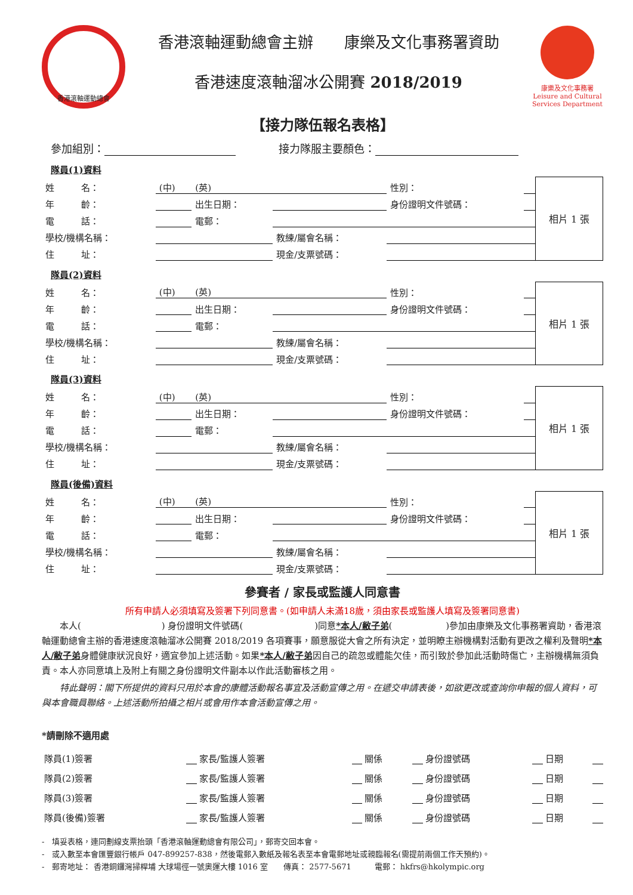香港滾軸運動總會
香港滾軸運動總會主辦　　康樂及文化事務署資助
香港速度滾軸溜冰公開賽 2018/2019
康樂及文化事務署
Leisure and Cultural Services Department
【接力隊伍報名表格】
參加組別： 　　　　接力隊服主要顏色：
隊員(1)資料
| 姓 名： | (中) | (英) | | 性別： | | 相片 1 張 |
| 年 齡： | | 出生日期： | | 身份證明文件號碼： | | |
| 電 話： | | 電郵： | | | | |
| 學校/機構名稱： | | | 教練/屬會名稱： | | | |
| 住 址： | | | 現金/支票號碼： | | | |
隊員(2)資料
| 姓 名： | (中) | (英) | | 性別： | | 相片 1 張 |
| 年 齡： | | 出生日期： | | 身份證明文件號碼： | | |
| 電 話： | | 電郵： | | | | |
| 學校/機構名稱： | | | 教練/屬會名稱： | | | |
| 住 址： | | | 現金/支票號碼： | | | |
隊員(3)資料
| 姓 名： | (中) | (英) | | 性別： | | 相片 1 張 |
| 年 齡： | | 出生日期： | | 身份證明文件號碼： | | |
| 電 話： | | 電郵： | | | | |
| 學校/機構名稱： | | | 教練/屬會名稱： | | | |
| 住 址： | | | 現金/支票號碼： | | | |
隊員(後備)資料
| 姓 名： | (中) | (英) | | 性別： | | 相片 1 張 |
| 年 齡： | | 出生日期： | | 身份證明文件號碼： | | |
| 電 話： | | 電郵： | | | | |
| 學校/機構名稱： | | | 教練/屬會名稱： | | | |
| 住 址： | | | 現金/支票號碼： | | | |
參賽者 / 家長或監護人同意書
所有申請人必須填寫及簽署下列同意書。(如申請人未滿18歲，須由家長或監護人填寫及簽署同意書)
　　本人(　　　　　　　　　) 身份證明文件號碼(　　　　　　　　)同意*本人/敝子弟(　　　　　　)參加由康樂及文化事務署資助，香港滾軸運動總會主辦的香港速度滾軸溜冰公開賽 2018/2019 各項賽事，願意服從大會之所有決定，並明瞭主辦機構對活動有更改之權利及聲明*本人/敝子弟身體健康狀況良好，適宜參加上述活動。如果*本人/敝子弟因自己的疏忽或體能欠佳，而引致於參加此活動時傷亡，主辦機構無須負責。本人亦同意填上及附上有關之身份證明文件副本以作此活動審核之用。
　　特此聲明：閣下所提供的資料只用於本會的康體活動報名事宜及活動宣傳之用。在遞交申請表後，如欲更改或查詢你申報的個人資料，可與本會職員聯絡。上述活動所拍攝之相片或會用作本會活動宣傳之用。
*請刪除不適用處
| 隊員(1)簽署 | | 家長/監護人簽署 | | 關係 | | 身份證號碼 | | 日期 | |
| 隊員(2)簽署 | | 家長/監護人簽署 | | 關係 | | 身份證號碼 | | 日期 | |
| 隊員(3)簽署 | | 家長/監護人簽署 | | 關係 | | 身份證號碼 | | 日期 | |
| 隊員(後備)簽署 | | 家長/監護人簽署 | | 關係 | | 身份證號碼 | | 日期 | |
-　填妥表格，連同劃線支票抬頭「香港滾軸運動總會有限公司」，郵寄交回本會。
-　或入數至本會匯豐銀行帳戶 047-899257-838，然後電郵入數紙及報名表至本會電郵地址或親臨報名(需提前兩個工作天預約)。
-　郵寄地址： 香港銅鑼灣掃桿埔 大球場徑一號奧運大樓 1016 室　　傳真： 2577-5671　　　電郵： hkfrs@hkolympic.org